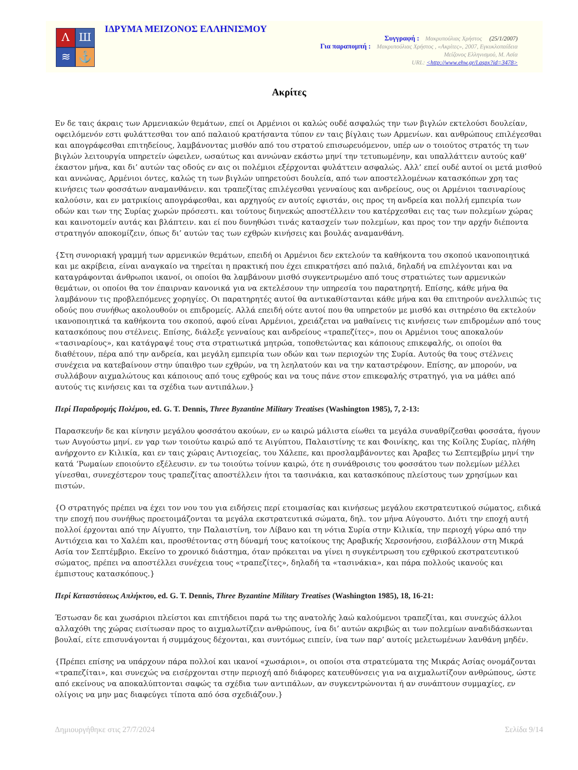Λ
Ш
≋
⚓
ΙΔΡΥΜΑ ΜΕΙΖΟΝΟΣ ΕΛΛΗΝΙΣΜΟΥ
Συγγραφή : Μακρυπούλιας Χρήστος (25/1/2007)
Για παραπομπή : Μακρυπούλιας Χρήστος , «Ακρίτες», 2007, Εγκυκλοπαίδεια
Μείζονος Ελληνισμού, Μ. Ασία
URL: <http://www.ehw.gr/l.aspx?id=3478>
Ακρίτες
Εν δε ταις άκραις των Αρμενιακών θεμάτων, επεί οι Αρμένιοι οι καλώς ουδέ ασφαλώς την των βιγλών εκτελούσι δουλείαν, οφειλόμενόν εστι φυλάττεσθαι τον από παλαιού κρατήσαντα τύπον εν ταις βίγλαις των Αρμενίων. και ανθρώπους επιλέγεσθαι και απογράφεσθαι επιτηδείους, λαμβάνοντας μισθόν από του στρατού επισωρευόμενον, υπέρ ων ο τοιούτος στρατός τη των βιγλών λειτουργία υπηρετείν ώφειλεν, ωσαύτως και αννώναν εκάστω μηνί την τετυπωμένην, και υπαλλάττειν αυτούς καθ’ έκαστον μήνα, και δι’ αυτών τας οδούς εν αις οι πολέμιοι εξέρχονται φυλάττειν ασφαλώς. Αλλ’ επεί ουδέ αυτοί οι μετά μισθού και αννώνας, Αρμένιοι όντες, καλώς τη των βιγλών υπηρετούσι δουλεία, από των αποστελλομένων κατασκόπων χρη τας κινήσεις των φοσσάτων αναμανθάνειν. και τραπεζίτας επιλέγεσθαι γενναίους και ανδρείους, ους οι Αρμένιοι τασιναρίους καλούσιν, και εν ματρικίοις απογράφεσθαι, και αρχηγούς εν αυτοίς εφιστάν, οις προς τη ανδρεία και πολλή εμπειρία των οδών και των της Συρίας χωρών πρόσεστι. και τούτους διηνεκώς αποστέλλειν του κατέρχεσθαι εις τας των πολεμίων χώρας και καινοτομείν αυτάς και βλάπτειν. και εί που δυνηθώσι τινάς κατασχείν των πολεμίων, και προς τον την αρχήν διέποντα στρατηγόν αποκομίζειν, όπως δι’ αυτών τας των εχθρών κινήσεις και βουλάς αναμανθάνη.
{Στη συνοριακή γραμμή των αρμενικών θεμάτων, επειδή οι Αρμένιοι δεν εκτελούν τα καθήκοντα του σκοπού ικανοποιητικά και με ακρίβεια, είναι αναγκαίο να τηρείται η πρακτική που έχει επικρατήσει από παλιά, δηλαδή να επιλέγονται και να καταγράφονται άνθρωποι ικανοί, οι οποίοι θα λαμβάνουν μισθό συγκεντρωμένο από τους στρατιώτες των αρμενικών θεμάτων, οι οποίοι θα τον έπαιρναν κανονικά για να εκτελέσουν την υπηρεσία του παρατηρητή. Επίσης, κάθε μήνα θα λαμβάνουν τις προβλεπόμενες χορηγίες. Οι παρατηρητές αυτοί θα αντικαθίστανται κάθε μήνα και θα επιτηρούν ανελλιπώς τις οδούς που συνήθως ακολουθούν οι επιδρομείς. Αλλά επειδή ούτε αυτοί που θα υπηρετούν με μισθό και σιτηρέσιο θα εκτελούν ικανοποιητικά τα καθήκοντα του σκοπού, αφού είναι Αρμένιοι, χρειάζεται να μαθαίνεις τις κινήσεις των επιδρομέων από τους κατασκόπους που στέλνεις. Επίσης, διάλεξε γενναίους και ανδρείους «τραπεζίτες», που οι Αρμένιοι τους αποκαλούν «τασιναρίους», και κατάγραψέ τους στα στρατιωτικά μητρώα, τοποθετώντας και κάποιους επικεφαλής, οι οποίοι θα διαθέτουν, πέρα από την ανδρεία, και μεγάλη εμπειρία των οδών και των περιοχών της Συρία. Αυτούς θα τους στέλνεις συνέχεια να κατεβαίνουν στην ύπαιθρο των εχθρών, να τη λεηλατούν και να την καταστρέφουν. Επίσης, αν μπορούν, να συλλάβουν αιχμαλώτους και κάποιους από τους εχθρούς και να τους πάνε στον επικεφαλής στρατηγό, για να μάθει από αυτούς τις κινήσεις και τα σχέδια των αντιπάλων.}
Περί Παραδρομής Πολέμου, ed. G. T. Dennis, Three Byzantine Military Treatises (Washington 1985), 7, 2-13:
Παρασκευήν δε και κίνησιν μεγάλου φοσσάτου ακούων, εν ω καιρώ μάλιστα είωθει τα μεγάλα συναθρίζεσθαι φοσσάτα, ήγουν των Αυγούστω μηνί. εν γαρ των τοιούτω καιρώ από τε Αιγύπτου, Παλαιστίνης τε και Φοινίκης, και της Κοίλης Συρίας, πλήθη ανήρχοντο εν Κιλικία, και εν ταις χώραις Αντιοχείας, του Χάλεπε, και προσλαμβάνοντες και Άραβες τω Σεπτεμβρίω μηνί την κατά ‘Ρωμαίων εποιούντο εξέλευσιν. εν τω τοιούτω τοίνυν καιρώ, ότε η συνάθροισις του φοσσάτου των πολεμίων μέλλει γίνεσθαι, συνεχέστερον τους τραπεζίτας αποστέλλειν ήτοι τα τασινάκια, και κατασκόπους πλείστους των χρησίμων και πιστών.
{Ο στρατηγός πρέπει να έχει τον νου του για ειδήσεις περί ετοιμασίας και κινήσεως μεγάλου εκστρατευτικού σώματος, ειδικά την εποχή που συνήθως προετοιμάζονται τα μεγάλα εκστρατευτικά σώματα, δηλ. τον μήνα Αύγουστο. Διότι την εποχή αυτή πολλοί έρχονται από την Αίγυπτο, την Παλαιστίνη, τον Λίβανο και τη νότια Συρία στην Κιλικία, την περιοχή γύρω από την Αντιόχεια και το Χαλέπι και, προσθέτοντας στη δύναμή τους κατοίκους της Αραβικής Χερσονήσου, εισβάλλουν στη Μικρά Ασία τον Σεπτέμβριο. Εκείνο το χρονικό διάστημα, όταν πρόκειται να γίνει η συγκέντρωση του εχθρικού εκστρατευτικού σώματος, πρέπει να αποστέλλει συνέχεια τους «τραπεζίτες», δηλαδή τα «τασινάκια», και πάρα πολλούς ικανούς και έμπιστους κατασκόπους.}
Περί Καταστάσεως Απλήκτου, ed. G. T. Dennis, Three Byzantine Military Treatises (Washington 1985), 18, 16-21:
Έστωσαν δε και χωσάριοι πλείστοι και επιτήδειοι παρά τω της ανατολής λαώ καλούμενοι τραπεζίται, και συνεχώς άλλοι αλλαχόθι της χώρας εισίτωσαν προς το αιχμαλωτίζειν ανθρώπους, ίνα δι’ αυτών ακριβώς αι των πολεμίων αναδιδάσκωνται βουλαί, είτε επισυνάγονται ή συμμάχους δέχονται, και συντόμως ειπείν, ίνα των παρ’ αυτοίς μελετωμένων λανθάνη μηδέν.
{Πρέπει επίσης να υπάρχουν πάρα πολλοί και ικανοί «χωσάριοι», οι οποίοι στα στρατεύματα της Μικράς Ασίας ονομάζονται «τραπεζίται», και συνεχώς να εισέρχονται στην περιοχή από διάφορες κατευθύνσεις για να αιχμαλωτίζουν ανθρώπους, ώστε από εκείνους να αποκαλύπτονται σαφώς τα σχέδια των αντιπάλων, αν συγκεντρώνονται ή αν συνάπτουν συμμαχίες, εν ολίγοις να μην μας διαφεύγει τίποτα από όσα σχεδιάζουν.}
Δημιουργήθηκε στις 27/7/2024 Σελίδα 9/14